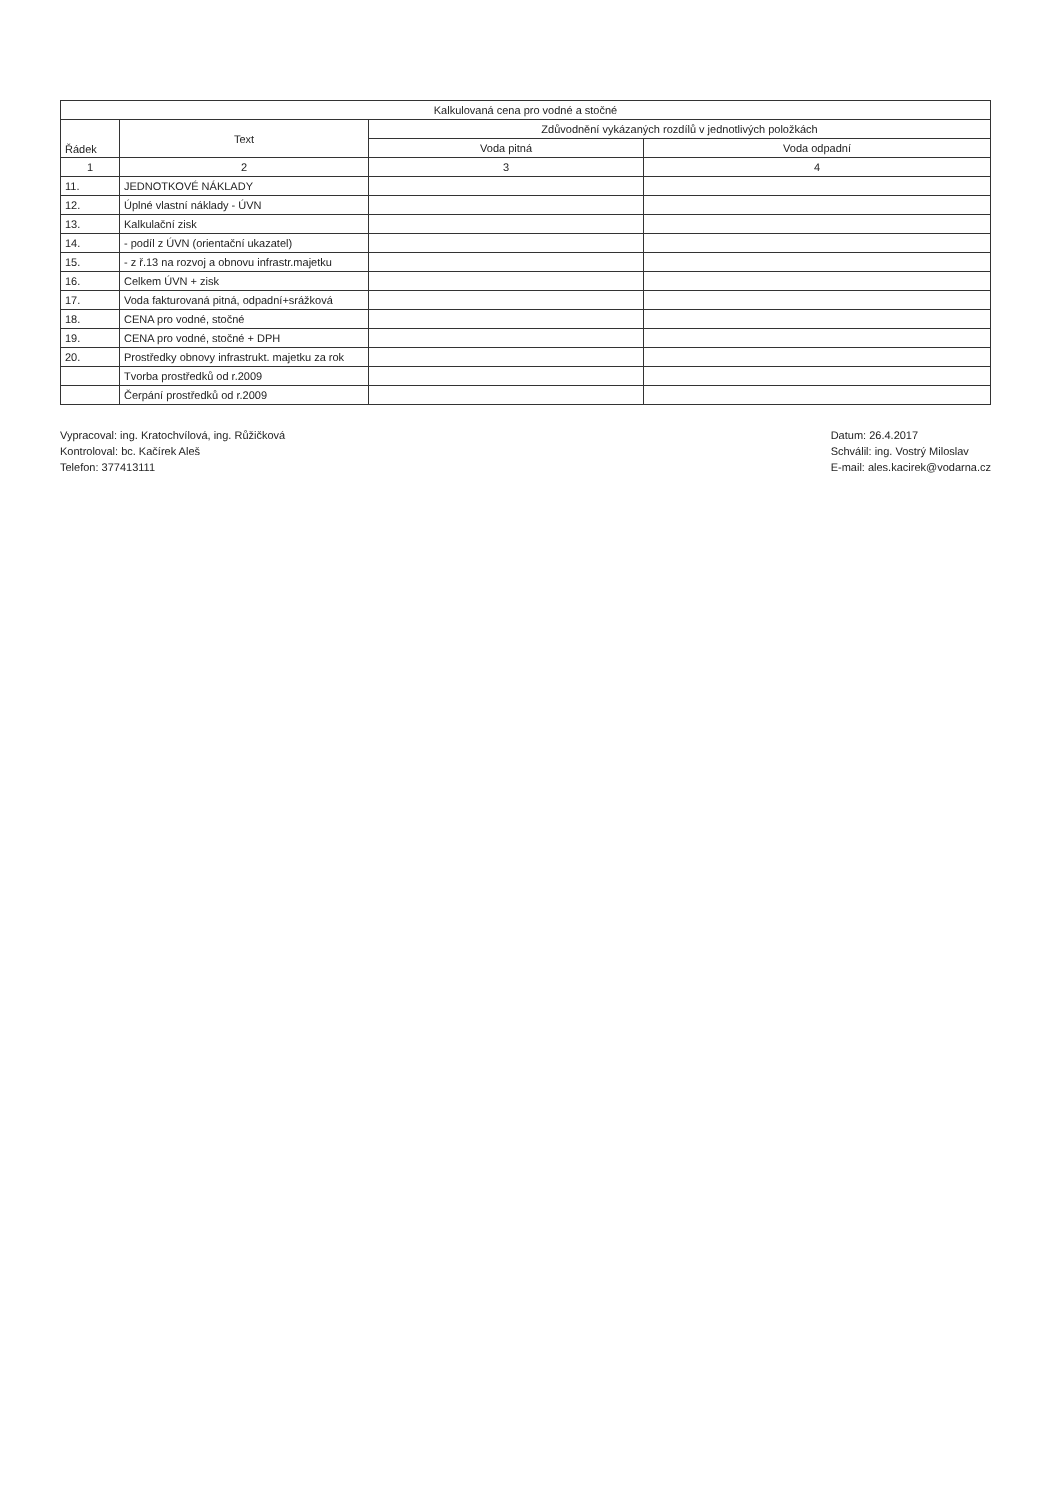| Kalkulovaná cena pro vodné a stočné | | | |
| --- | --- | --- | --- |
| Řádek | Text | Zdůvodnění vykázaných rozdílů v jednotlivých položkách | |
| | | Voda pitná | Voda odpadní |
| 1 | 2 | 3 | 4 |
| 11. | JEDNOTKOVÉ NÁKLADY | | |
| 12. | Úplné vlastní náklady - ÚVN | | |
| 13. | Kalkulační zisk | | |
| 14. | - podíl z ÚVN (orientační ukazatel) | | |
| 15. | - z ř.13 na rozvoj a obnovu infrastr.majetku | | |
| 16. | Celkem ÚVN + zisk | | |
| 17. | Voda fakturovaná pitná, odpadní+srážková | | |
| 18. | CENA pro vodné, stočné | | |
| 19. | CENA pro vodné, stočné + DPH | | |
| 20. | Prostředky obnovy infrastrukt. majetku za rok | | |
| | Tvorba prostředků od r.2009 | | |
| | Čerpání prostředků od r.2009 | | |
Vypracoval: ing. Kratochvílová, ing. Růžičková
Kontroloval: bc. Kačírek Aleš
Telefon: 377413111
Datum: 26.4.2017
Schválil: ing. Vostrý Miloslav
E-mail: ales.kacirek@vodarna.cz